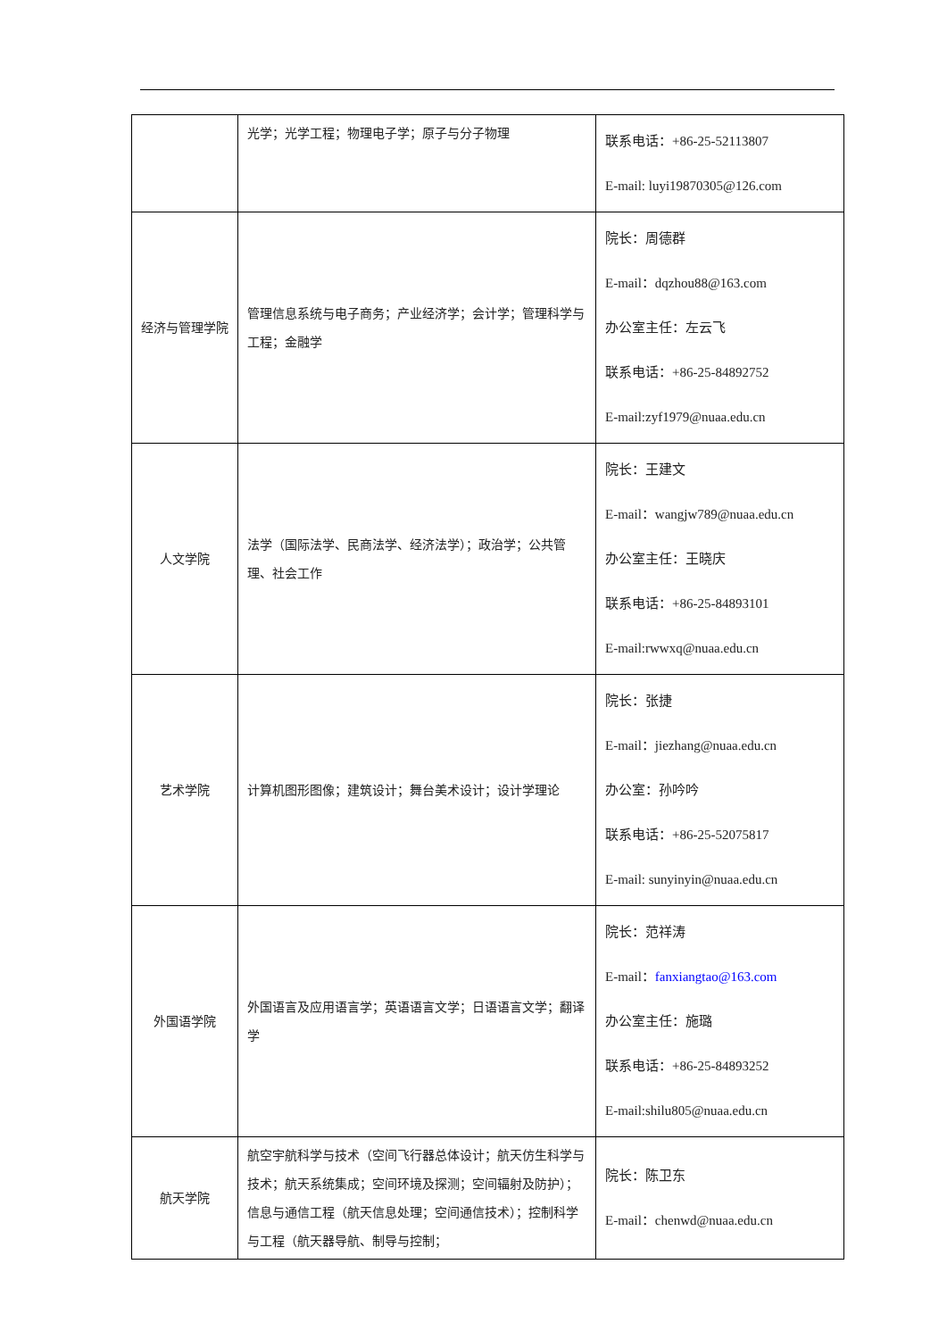| | 光学；光学工程；物理电子学；原子与分子物理 | 联系电话：+86-25-52113807 E-mail: luyi19870305@126.com |
| 经济与管理学院 | 管理信息系统与电子商务；产业经济学；会计学；管理科学与工程；金融学 | 院长：周德群 E-mail：dqzhou88@163.com 办公室主任：左云飞 联系电话：+86-25-84892752 E-mail:zyf1979@nuaa.edu.cn |
| 人文学院 | 法学（国际法学、民商法学、经济法学）；政治学；公共管理、社会工作 | 院长：王建文 E-mail：wangjw789@nuaa.edu.cn 办公室主任：王晓庆 联系电话：+86-25-84893101 E-mail:rwwxq@nuaa.edu.cn |
| 艺术学院 | 计算机图形图像；建筑设计；舞台美术设计；设计学理论 | 院长：张捷 E-mail：jiezhang@nuaa.edu.cn 办公室：孙吟吟 联系电话：+86-25-52075817 E-mail: sunyinyin@nuaa.edu.cn |
| 外国语学院 | 外国语言及应用语言学；英语语言文学；日语语言文学；翻译学 | 院长：范祥涛 E-mail： fanxiangtao@163.com 办公室主任：施璐 联系电话：+86-25-84893252 E-mail:shilu805@nuaa.edu.cn |
| 航天学院 | 航空宇航科学与技术（空间飞行器总体设计；航天仿生科学与技术；航天系统集成；空间环境及探测；空间辐射及防护）；信息与通信工程（航天信息处理；空间通信技术）；控制科学与工程（航天器导航、制导与控制； | 院长：陈卫东 E-mail：chenwd@nuaa.edu.cn |